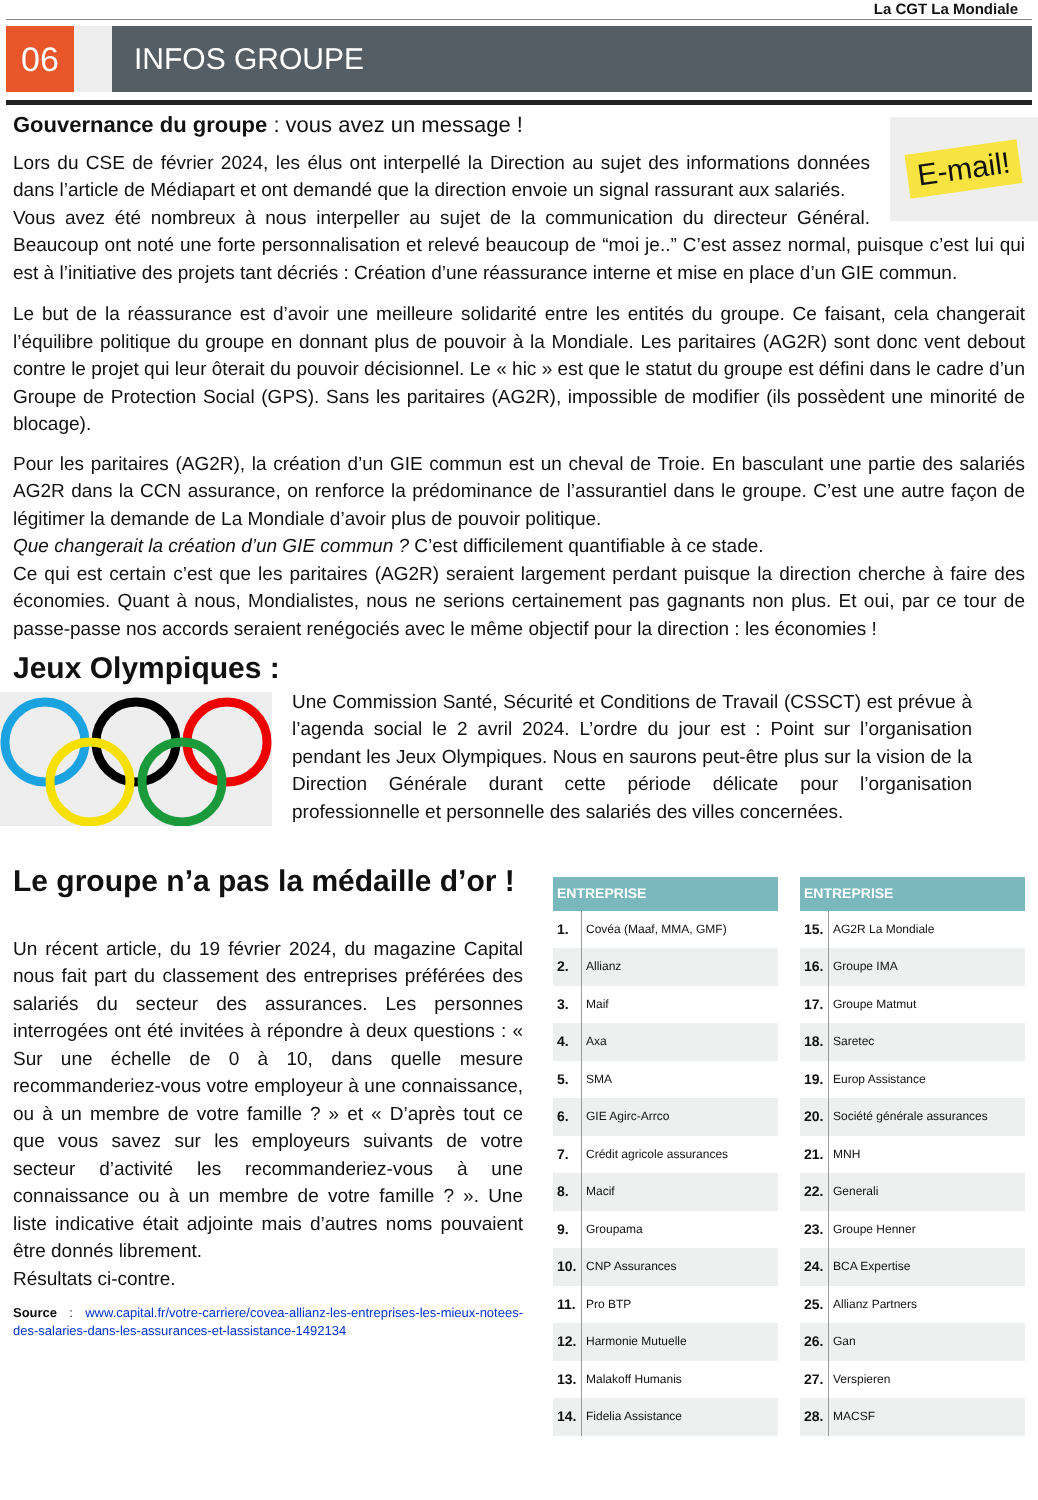La CGT La Mondiale
06 INFOS GROUPE
E-mail!
Gouvernance du groupe : vous avez un message !
Lors du CSE de février 2024, les élus ont interpellé la Direction au sujet des informations données dans l’article de Médiapart et ont demandé que la direction envoie un signal rassurant aux salariés.
Vous avez été nombreux à nous interpeller au sujet de la communication du directeur Général. Beaucoup ont noté une forte personnalisation et relevé beaucoup de “moi je..” C’est assez normal, puisque c’est lui qui est à l’initiative des projets tant décriés : Création d’une réassurance interne et mise en place d’un GIE commun.
Le but de la réassurance est d’avoir une meilleure solidarité entre les entités du groupe. Ce faisant, cela changerait l’équilibre politique du groupe en donnant plus de pouvoir à la Mondiale. Les paritaires (AG2R) sont donc vent debout contre le projet qui leur ôterait du pouvoir décisionnel. Le « hic » est que le statut du groupe est défini dans le cadre d’un Groupe de Protection Social (GPS). Sans les paritaires (AG2R), impossible de modifier (ils possèdent une minorité de blocage).
Pour les paritaires (AG2R), la création d’un GIE commun est un cheval de Troie. En basculant une partie des salariés AG2R dans la CCN assurance, on renforce la prédominance de l’assurantiel dans le groupe. C’est une autre façon de légitimer la demande de La Mondiale d’avoir plus de pouvoir politique.
Que changerait la création d’un GIE commun ? C’est difficilement quantifiable à ce stade.
Ce qui est certain c’est que les paritaires (AG2R) seraient largement perdant puisque la direction cherche à faire des économies. Quant à nous, Mondialistes, nous ne serions certainement pas gagnants non plus. Et oui, par ce tour de passe-passe nos accords seraient renégociés avec le même objectif pour la direction : les économies !
Jeux Olympiques :
Une Commission Santé, Sécurité et Conditions de Travail (CSSCT) est prévue à l’agenda social le 2 avril 2024. L’ordre du jour est : Point sur l’organisation pendant les Jeux Olympiques. Nous en saurons peut-être plus sur la vision de la Direction Générale durant cette période délicate pour l’organisation professionnelle et personnelle des salariés des villes concernées.
Le groupe n’a pas la médaille d’or !
Un récent article, du 19 février 2024, du magazine Capital nous fait part du classement des entreprises préférées des salariés du secteur des assurances. Les personnes interrogées ont été invitées à répondre à deux questions : « Sur une échelle de 0 à 10, dans quelle mesure recommanderiez-vous votre employeur à une connaissance, ou à un membre de votre famille ? » et « D’après tout ce que vous savez sur les employeurs suivants de votre secteur d’activité les recommanderiez-vous à une connaissance ou à un membre de votre famille ? ». Une liste indicative était adjointe mais d’autres noms pouvaient être donnés librement.
Résultats ci-contre.
Source : www.capital.fr/votre-carriere/covea-allianz-les-entreprises-les-mieux-notees-des-salaries-dans-les-assurances-et-lassistance-1492134
| ENTREPRISE | |
| --- | --- |
| 1. | Covéa (Maaf, MMA, GMF) |
| 2. | Allianz |
| 3. | Maif |
| 4. | Axa |
| 5. | SMA |
| 6. | GIE Agirc-Arrco |
| 7. | Crédit agricole assurances |
| 8. | Macif |
| 9. | Groupama |
| 10. | CNP Assurances |
| 11. | Pro BTP |
| 12. | Harmonie Mutuelle |
| 13. | Malakoff Humanis |
| 14. | Fidelia Assistance |
| ENTREPRISE | |
| --- | --- |
| 15. | AG2R La Mondiale |
| 16. | Groupe IMA |
| 17. | Groupe Matmut |
| 18. | Saretec |
| 19. | Europ Assistance |
| 20. | Société générale assurances |
| 21. | MNH |
| 22. | Generali |
| 23. | Groupe Henner |
| 24. | BCA Expertise |
| 25. | Allianz Partners |
| 26. | Gan |
| 27. | Verspieren |
| 28. | MACSF |